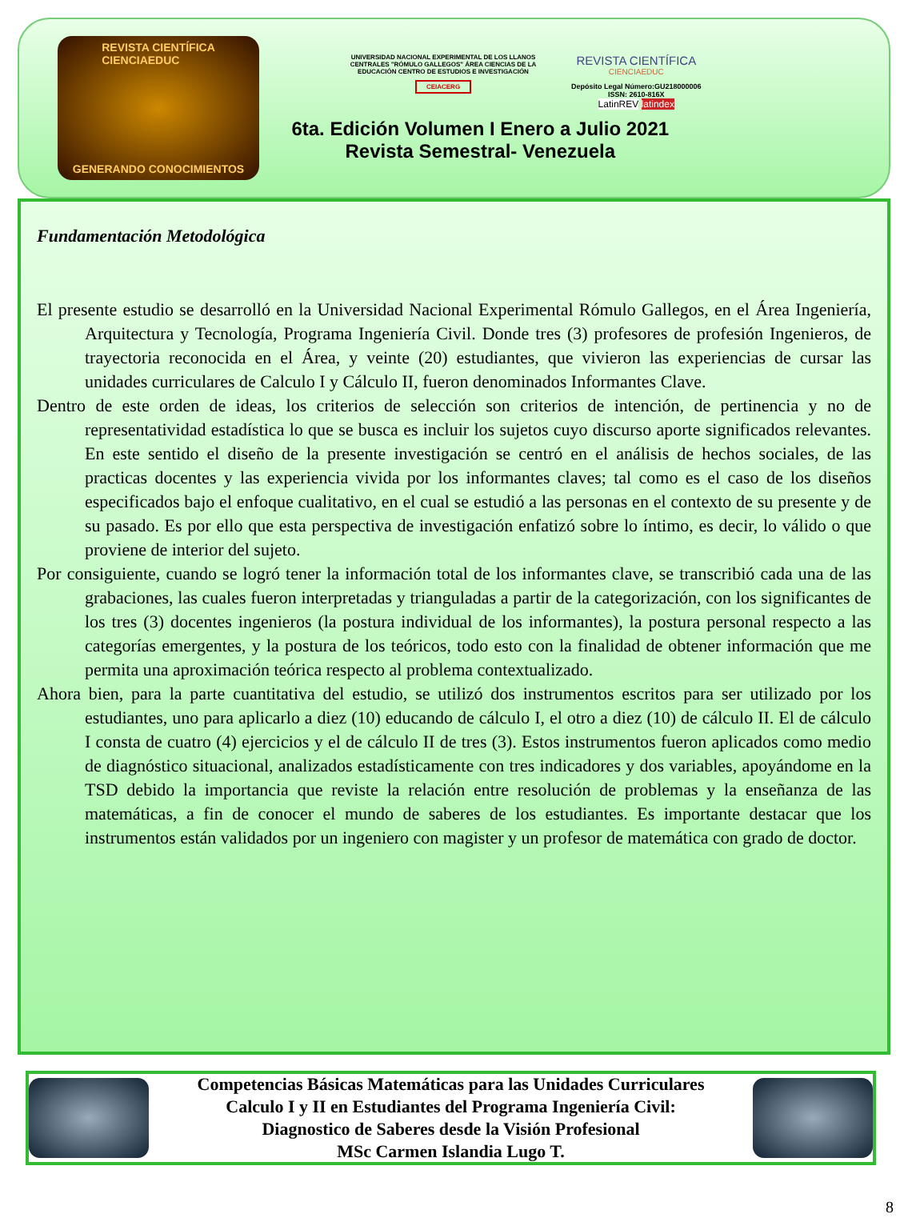REVISTA CIENTÍFICA
CIENCIAEDUC
GENERANDO CONOCIMIENTOS
UNIVERSIDAD NACIONAL EXPERIMENTAL DE LOS LLANOS CENTRALES "RÓMULO GALLEGOS" ÁREA CIENCIAS DE LA EDUCACIÓN CENTRO DE ESTUDIOS E INVESTIGACIÓN
CEIACERG
REVISTA CIENTÍFICA
CIENCIAEDUC
Depósito Legal Número:GU218000006
ISSN: 2610-816X
LatinREV latindex
6ta. Edición Volumen I Enero a Julio 2021
Revista Semestral- Venezuela
Fundamentación Metodológica
El presente estudio se desarrolló en la Universidad Nacional Experimental Rómulo Gallegos, en el Área Ingeniería, Arquitectura y Tecnología, Programa Ingeniería Civil. Donde tres (3) profesores de profesión Ingenieros, de trayectoria reconocida en el Área, y veinte (20) estudiantes, que vivieron las experiencias de cursar las unidades curriculares de Calculo I y Cálculo II, fueron denominados Informantes Clave.
Dentro de este orden de ideas, los criterios de selección son criterios de intención, de pertinencia y no de representatividad estadística lo que se busca es incluir los sujetos cuyo discurso aporte significados relevantes. En este sentido el diseño de la presente investigación se centró en el análisis de hechos sociales, de las practicas docentes y las experiencia vivida por los informantes claves; tal como es el caso de los diseños especificados bajo el enfoque cualitativo, en el cual se estudió a las personas en el contexto de su presente y de su pasado. Es por ello que esta perspectiva de investigación enfatizó sobre lo íntimo, es decir, lo válido o que proviene de interior del sujeto.
Por consiguiente, cuando se logró tener la información total de los informantes clave, se transcribió cada una de las grabaciones, las cuales fueron interpretadas y trianguladas a partir de la categorización, con los significantes de los tres (3) docentes ingenieros (la postura individual de los informantes), la postura personal respecto a las categorías emergentes, y la postura de los teóricos, todo esto con la finalidad de obtener información que me permita una aproximación teórica respecto al problema contextualizado.
Ahora bien, para la parte cuantitativa del estudio, se utilizó dos instrumentos escritos para ser utilizado por los estudiantes, uno para aplicarlo a diez (10) educando de cálculo I, el otro a diez (10) de cálculo II. El de cálculo I consta de cuatro (4) ejercicios y el de cálculo II de tres (3). Estos instrumentos fueron aplicados como medio de diagnóstico situacional, analizados estadísticamente con tres indicadores y dos variables, apoyándome en la TSD debido la importancia que reviste la relación entre resolución de problemas y la enseñanza de las matemáticas, a fin de conocer el mundo de saberes de los estudiantes. Es importante destacar que los instrumentos están validados por un ingeniero con magister y un profesor de matemática con grado de doctor.
Competencias Básicas Matemáticas para las Unidades Curriculares
Calculo I y II en Estudiantes del Programa Ingeniería Civil:
Diagnostico de Saberes desde la Visión Profesional
MSc Carmen Islandia Lugo T.
8